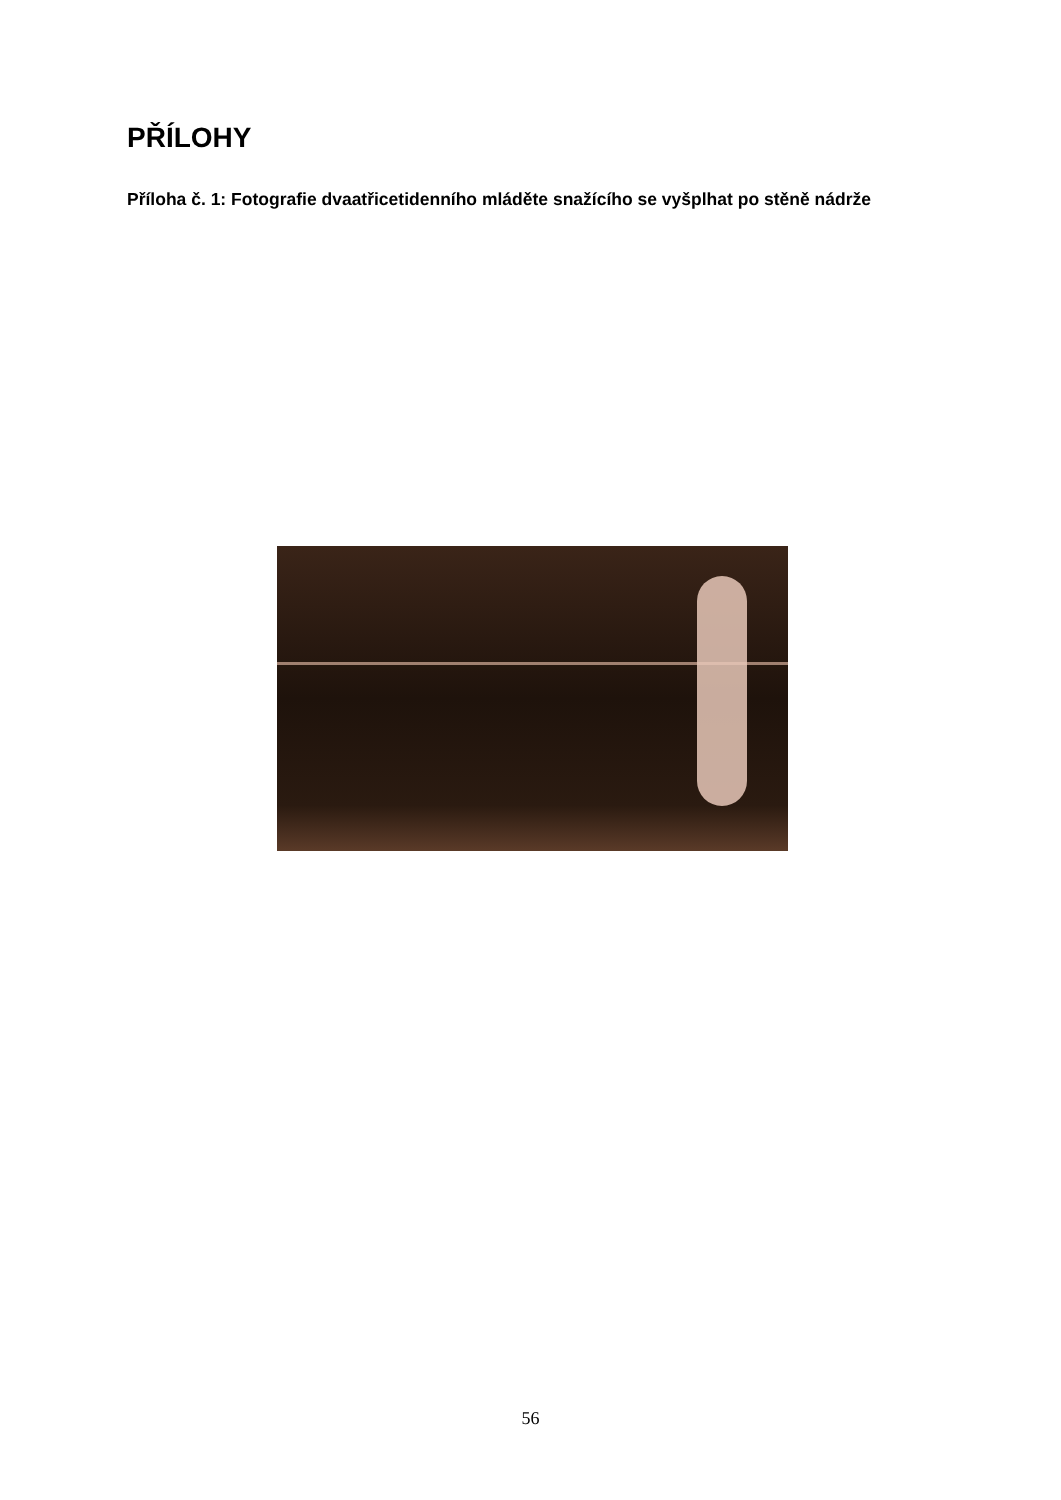PŘÍLOHY
Příloha č. 1: Fotografie dvaatřicetidenního mláděte snažícího se vyšplhat po stěně nádrže
56